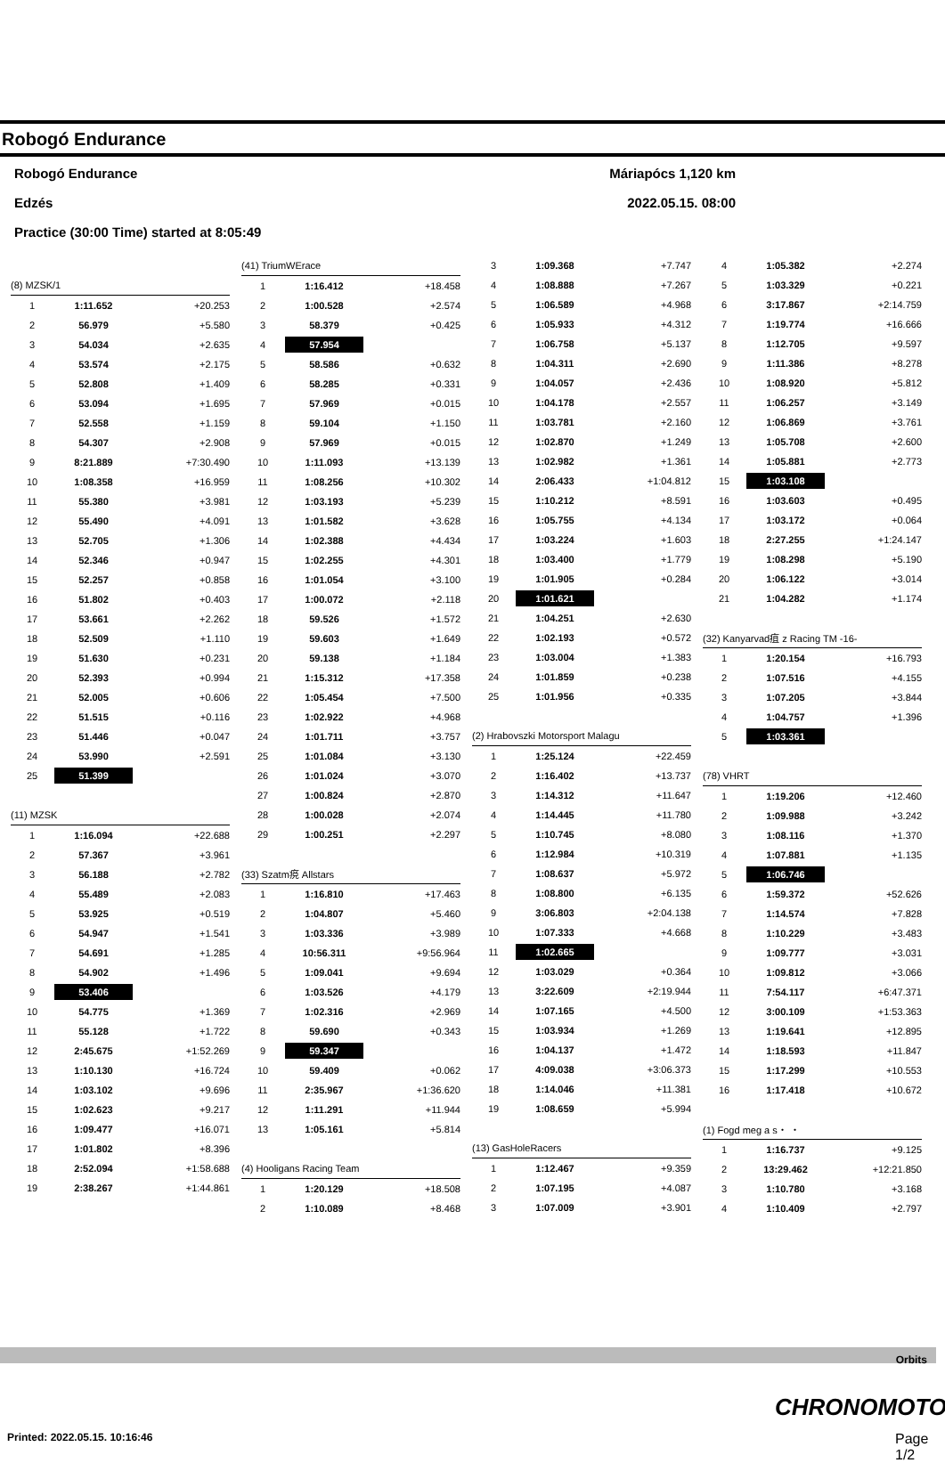Robogó Endurance
Robogó Endurance Máriapócs 1,120 km
Edzés 2022.05.15. 08:00
Practice (30:00 Time) started at 8:05:49
| (8) MZSK/1 | | |
| 1 | 1:11.652 | +20.253 |
| 2 | 56.979 | +5.580 |
| 3 | 54.034 | +2.635 |
| 4 | 53.574 | +2.175 |
| 5 | 52.808 | +1.409 |
| 6 | 53.094 | +1.695 |
| 7 | 52.558 | +1.159 |
| 8 | 54.307 | +2.908 |
| 9 | 8:21.889 | +7:30.490 |
| 10 | 1:08.358 | +16.959 |
| 11 | 55.380 | +3.981 |
| 12 | 55.490 | +4.091 |
| 13 | 52.705 | +1.306 |
| 14 | 52.346 | +0.947 |
| 15 | 52.257 | +0.858 |
| 16 | 51.802 | +0.403 |
| 17 | 53.661 | +2.262 |
| 18 | 52.509 | +1.110 |
| 19 | 51.630 | +0.231 |
| 20 | 52.393 | +0.994 |
| 21 | 52.005 | +0.606 |
| 22 | 51.515 | +0.116 |
| 23 | 51.446 | +0.047 |
| 24 | 53.990 | +2.591 |
| 25 | 51.399 | |
| (11) MZSK | | |
| 1 | 1:16.094 | +22.688 |
| 2 | 57.367 | +3.961 |
| 3 | 56.188 | +2.782 |
| 4 | 55.489 | +2.083 |
| 5 | 53.925 | +0.519 |
| 6 | 54.947 | +1.541 |
| 7 | 54.691 | +1.285 |
| 8 | 54.902 | +1.496 |
| 9 | 53.406 | |
| 10 | 54.775 | +1.369 |
| 11 | 55.128 | +1.722 |
| 12 | 2:45.675 | +1:52.269 |
| 13 | 1:10.130 | +16.724 |
| 14 | 1:03.102 | +9.696 |
| 15 | 1:02.623 | +9.217 |
| 16 | 1:09.477 | +16.071 |
| 17 | 1:01.802 | +8.396 |
| 18 | 2:52.094 | +1:58.688 |
| 19 | 2:38.267 | +1:44.861 |
| (41) TriumWErace | | |
| 1 | 1:16.412 | +18.458 |
| 2 | 1:00.528 | +2.574 |
| 3 | 58.379 | +0.425 |
| 4 | 57.954 | |
| 5 | 58.586 | +0.632 |
| 6 | 58.285 | +0.331 |
| 7 | 57.969 | +0.015 |
| 8 | 59.104 | +1.150 |
| 9 | 57.969 | +0.015 |
| 10 | 1:11.093 | +13.139 |
| 11 | 1:08.256 | +10.302 |
| 12 | 1:03.193 | +5.239 |
| 13 | 1:01.582 | +3.628 |
| 14 | 1:02.388 | +4.434 |
| 15 | 1:02.255 | +4.301 |
| 16 | 1:01.054 | +3.100 |
| 17 | 1:00.072 | +2.118 |
| 18 | 59.526 | +1.572 |
| 19 | 59.603 | +1.649 |
| 20 | 59.138 | +1.184 |
| 21 | 1:15.312 | +17.358 |
| 22 | 1:05.454 | +7.500 |
| 23 | 1:02.922 | +4.968 |
| 24 | 1:01.711 | +3.757 |
| 25 | 1:01.084 | +3.130 |
| 26 | 1:01.024 | +3.070 |
| 27 | 1:00.824 | +2.870 |
| 28 | 1:00.028 | +2.074 |
| 29 | 1:00.251 | +2.297 |
| (33) Szatm痥 Allstars | | |
| 1 | 1:16.810 | +17.463 |
| 2 | 1:04.807 | +5.460 |
| 3 | 1:03.336 | +3.989 |
| 4 | 10:56.311 | +9:56.964 |
| 5 | 1:09.041 | +9.694 |
| 6 | 1:03.526 | +4.179 |
| 7 | 1:02.316 | +2.969 |
| 8 | 59.690 | +0.343 |
| 9 | 59.347 | |
| 10 | 59.409 | +0.062 |
| 11 | 2:35.967 | +1:36.620 |
| 12 | 1:11.291 | +11.944 |
| 13 | 1:05.161 | +5.814 |
| (4) Hooligans Racing Team | | |
| 1 | 1:20.129 | +18.508 |
| 2 | 1:10.089 | +8.468 |
| 3 | 1:09.368 | +7.747 |
| 4 | 1:08.888 | +7.267 |
| 5 | 1:06.589 | +4.968 |
| 6 | 1:05.933 | +4.312 |
| 7 | 1:06.758 | +5.137 |
| 8 | 1:04.311 | +2.690 |
| 9 | 1:04.057 | +2.436 |
| 10 | 1:04.178 | +2.557 |
| 11 | 1:03.781 | +2.160 |
| 12 | 1:02.870 | +1.249 |
| 13 | 1:02.982 | +1.361 |
| 14 | 2:06.433 | +1:04.812 |
| 15 | 1:10.212 | +8.591 |
| 16 | 1:05.755 | +4.134 |
| 17 | 1:03.224 | +1.603 |
| 18 | 1:03.400 | +1.779 |
| 19 | 1:01.905 | +0.284 |
| 20 | 1:01.621 | |
| 21 | 1:04.251 | +2.630 |
| 22 | 1:02.193 | +0.572 |
| 23 | 1:03.004 | +1.383 |
| 24 | 1:01.859 | +0.238 |
| 25 | 1:01.956 | +0.335 |
| (2) Hrabovszki Motorsport Malagu | | |
| 1 | 1:25.124 | +22.459 |
| 2 | 1:16.402 | +13.737 |
| 3 | 1:14.312 | +11.647 |
| 4 | 1:14.445 | +11.780 |
| 5 | 1:10.745 | +8.080 |
| 6 | 1:12.984 | +10.319 |
| 7 | 1:08.637 | +5.972 |
| 8 | 1:08.800 | +6.135 |
| 9 | 3:06.803 | +2:04.138 |
| 10 | 1:07.333 | +4.668 |
| 11 | 1:02.665 | |
| 12 | 1:03.029 | +0.364 |
| 13 | 3:22.609 | +2:19.944 |
| 14 | 1:07.165 | +4.500 |
| 15 | 1:03.934 | +1.269 |
| 16 | 1:04.137 | +1.472 |
| 17 | 4:09.038 | +3:06.373 |
| 18 | 1:14.046 | +11.381 |
| 19 | 1:08.659 | +5.994 |
| (13) GasHoleRacers | | |
| 1 | 1:12.467 | +9.359 |
| 2 | 1:07.195 | +4.087 |
| 3 | 1:07.009 | +3.901 |
| 4 | 1:05.382 | +2.274 |
| 5 | 1:03.329 | +0.221 |
| 6 | 3:17.867 | +2:14.759 |
| 7 | 1:19.774 | +16.666 |
| 8 | 1:12.705 | +9.597 |
| 9 | 1:11.386 | +8.278 |
| 10 | 1:08.920 | +5.812 |
| 11 | 1:06.257 | +3.149 |
| 12 | 1:06.869 | +3.761 |
| 13 | 1:05.708 | +2.600 |
| 14 | 1:05.881 | +2.773 |
| 15 | 1:03.108 | |
| 16 | 1:03.603 | +0.495 |
| 17 | 1:03.172 | +0.064 |
| 18 | 2:27.255 | +1:24.147 |
| 19 | 1:08.298 | +5.190 |
| 20 | 1:06.122 | +3.014 |
| 21 | 1:04.282 | +1.174 |
| (32) Kanyarvad疽 z Racing TM -16- | | |
| 1 | 1:20.154 | +16.793 |
| 2 | 1:07.516 | +4.155 |
| 3 | 1:07.205 | +3.844 |
| 4 | 1:04.757 | +1.396 |
| 5 | 1:03.361 | |
| (78) VHRT | | |
| 1 | 1:19.206 | +12.460 |
| 2 | 1:09.988 | +3.242 |
| 3 | 1:08.116 | +1.370 |
| 4 | 1:07.881 | +1.135 |
| 5 | 1:06.746 | |
| 6 | 1:59.372 | +52.626 |
| 7 | 1:14.574 | +7.828 |
| 8 | 1:10.229 | +3.483 |
| 9 | 1:09.777 | +3.031 |
| 10 | 1:09.812 | +3.066 |
| 11 | 7:54.117 | +6:47.371 |
| 12 | 3:00.109 | +1:53.363 |
| 13 | 1:19.641 | +12.895 |
| 14 | 1:18.593 | +11.847 |
| 15 | 1:17.299 | +10.553 |
| 16 | 1:17.418 | +10.672 |
| (1) Fogd meg a s・ ・ | | |
| 1 | 1:16.737 | +9.125 |
| 2 | 13:29.462 | +12:21.850 |
| 3 | 1:10.780 | +3.168 |
| 4 | 1:10.409 | +2.797 |
Orbits
CHRONOMOTO
Printed: 2022.05.15. 10:16:46 Page 1/2